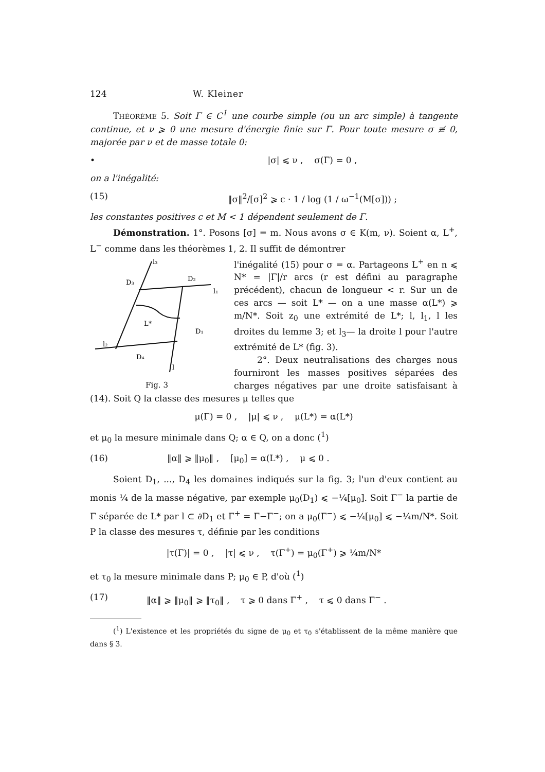124 W. Kleiner
THÉORÈME 5. Soit Γ ∈ C<sup>1</sup> une courbe simple (ou un arc simple) à tangente continue, et ν ⩾ 0 une mesure d'énergie finie sur Γ. Pour toute mesure σ ≢ 0, majorée par ν et de masse totale 0:
• |σ| ⩽ ν , σ(Γ) = 0 ,
on a l'inégalité:
(15) ‖σ‖<sup>2</sup>/[σ]<sup>2</sup> ⩾ c · 1 / log (1 / ω<sup>−1</sup>(M[σ])) ;
les constantes positives c et M < 1 dépendent seulement de Γ.
Démonstration. 1°. Posons [σ] = m. Nous avons σ ∈ K(m, ν). Soient α, L<sup>+</sup>, L<sup>−</sup> comme dans les théorèmes 1, 2. Il suffit de démontrer
l₃
D₂
D₃
l₁
L*
D₁
l₂
D₄
l
Fig. 3
l'inégalité (15) pour σ = α. Partageons L<sup>+</sup> en n ⩽ N* = |Γ|/r arcs (r est défini au paragraphe précédent), chacun de longueur < r. Sur un de ces arcs — soit L* — on a une masse α(L*) ⩾ m/N*. Soit z<sub>0</sub> une extrémité de L*; l, l<sub>1</sub>, l les droites du lemme 3; et l<sub>3</sub>— la droite l pour l'autre extrémité de L* (fig. 3).
2°. Deux neutralisations des charges nous fourniront les masses positives séparées des charges négatives par une droite satisfaisant à (14). Soit Q la classe des mesures μ telles que
μ(Γ) = 0 , |μ| ⩽ ν , μ(L*) = α(L*)
et μ<sub>0</sub> la mesure minimale dans Q; α ∈ Q, on a donc (<sup>1</sup>)
(16) ‖α‖ ⩾ ‖μ<sub>0</sub>‖ , [μ<sub>0</sub>] = α(L*) , μ ⩽ 0 .
Soient D<sub>1</sub>, ..., D<sub>4</sub> les domaines indiqués sur la fig. 3; l'un d'eux contient au monis ¼ de la masse négative, par exemple μ<sub>0</sub>(D<sub>1</sub>) ⩽ −¼[μ<sub>0</sub>]. Soit Γ<sup>−</sup> la partie de Γ séparée de L* par l ⊂ ∂D<sub>1</sub> et Γ<sup>+</sup> = Γ−Γ<sup>−</sup>; on a μ<sub>0</sub>(Γ<sup>−</sup>) ⩽ −¼[μ<sub>0</sub>] ⩽ −¼m/N*. Soit P la classe des mesures τ, définie par les conditions
|τ(Γ)| = 0 , |τ| ⩽ ν , τ(Γ<sup>+</sup>) = μ<sub>0</sub>(Γ<sup>+</sup>) ⩾ ¼m/N*
et τ<sub>0</sub> la mesure minimale dans P; μ<sub>0</sub> ∈ P, d'où (<sup>1</sup>)
(17) ‖α‖ ⩾ ‖μ<sub>0</sub>‖ ⩾ ‖τ<sub>0</sub>‖ , τ ⩾ 0 dans Γ<sup>+</sup> , τ ⩽ 0 dans Γ<sup>−</sup> .
(<sup>1</sup>) L'existence et les propriétés du signe de μ<sub>0</sub> et τ<sub>0</sub> s'établissent de la même manière que dans § 3.